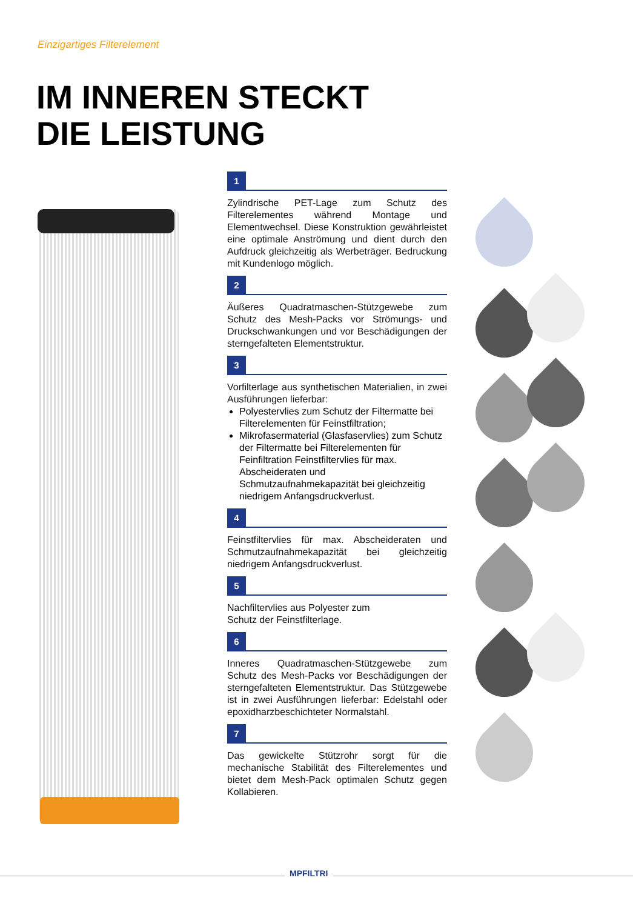Einzigartiges Filterelement
IM INNEREN STECKT
DIE LEISTUNG
1
Zylindrische PET-Lage zum Schutz des Filterelementes während Montage und Elementwechsel. Diese Konstruktion gewährleistet eine optimale Anströmung und dient durch den Aufdruck gleichzeitig als Werbeträger. Bedruckung mit Kundenlogo möglich.
2
Äußeres Quadratmaschen-Stützgewebe zum Schutz des Mesh-Packs vor Strömungs- und Druckschwankungen und vor Beschädigungen der sterngefalteten Elementstruktur.
3
Vorfilterlage aus synthetischen Materialien, in zwei Ausführungen lieferbar:
Polyestervlies zum Schutz der Filtermatte bei Filterelementen für Feinstfiltration;
Mikrofasermaterial (Glasfaservlies) zum Schutz der Filtermatte bei Filterelementen für Feinfiltration Feinstfiltervlies für max. Abscheideraten und Schmutzaufnahmekapazität bei gleichzeitig niedrigem Anfangsdruckverlust.
4
Feinstfiltervlies für max. Abscheideraten und Schmutzaufnahmekapazität bei gleichzeitig niedrigem Anfangsdruckverlust.
5
Nachfiltervlies aus Polyester zum
Schutz der Feinstfilterlage.
6
Inneres Quadratmaschen-Stützgewebe zum Schutz des Mesh-Packs vor Beschädigungen der sterngefalteten Elementstruktur. Das Stützgewebe ist in zwei Ausführungen lieferbar: Edelstahl oder epoxidharzbeschichteter Normalstahl.
7
Das gewickelte Stützrohr sorgt für die mechanische Stabilität des Filterelementes und bietet dem Mesh-Pack optimalen Schutz gegen Kollabieren.
MPFILTRI